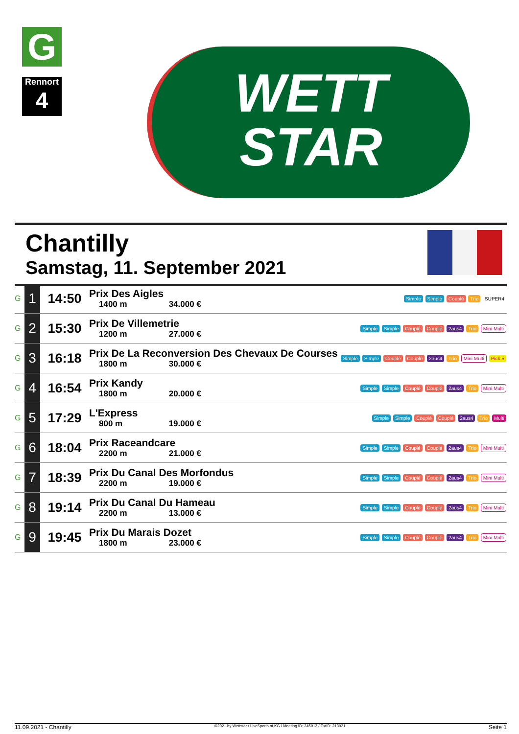G
Rennort
4
WETT
STAR
Chantilly
Samstag, 11. September 2021
| G | 1 | 14:50 | Prix Des Aigles 1400 m 34.000 € | Simple Simple Couplé Trio SUPER4 |
| G | 2 | 15:30 | Prix De Villemetrie 1200 m 27.000 € | Simple Simple Couplé Couplé 2aus4 Trio Mini Multi |
| G | 3 | 16:18 | Prix De La Reconversion Des Chevaux De Courses 1800 m 30.000 € | Simple Simple Couplé Couplé 2aus4 Trio Mini Multi Pick 5 |
| G | 4 | 16:54 | Prix Kandy 1800 m 20.000 € | Simple Simple Couplé Couplé 2aus4 Trio Mini Multi |
| G | 5 | 17:29 | L'Express 800 m 19.000 € | Simple Simple Couplé Couplé 2aus4 Trio Multi |
| G | 6 | 18:04 | Prix Raceandcare 2200 m 21.000 € | Simple Simple Couplé Couplé 2aus4 Trio Mini Multi |
| G | 7 | 18:39 | Prix Du Canal Des Morfondus 2200 m 19.000 € | Simple Simple Couplé Couplé 2aus4 Trio Mini Multi |
| G | 8 | 19:14 | Prix Du Canal Du Hameau 2200 m 13.000 € | Simple Simple Couplé Couplé 2aus4 Trio Mini Multi |
| G | 9 | 19:45 | Prix Du Marais Dozet 1800 m 23.000 € | Simple Simple Couplé Couplé 2aus4 Trio Mini Multi |
11.09.2021 - Chantilly ©2021 by Wettstar / LiveSports.at KG / Meeting ID: 245912 / ExtID: 213921 Seite 1